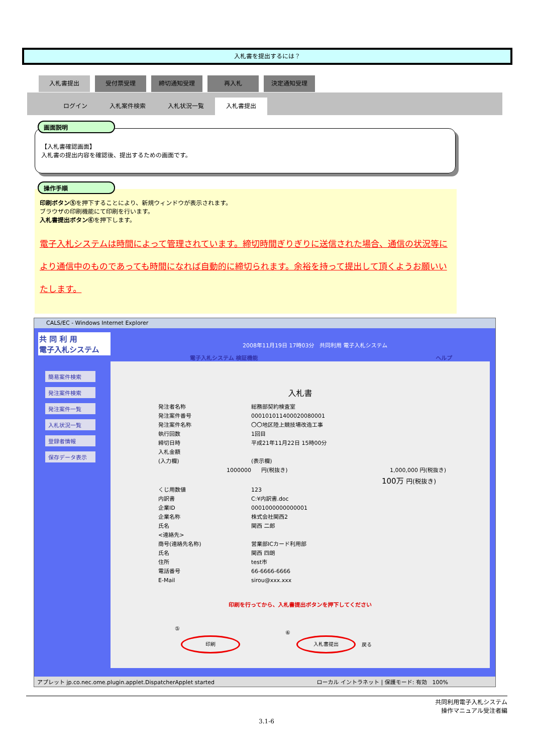入札書を提出するには？
入札書提出 受付票受理 締切通知受理 再入札 決定通知受理
ログイン 入札案件検索 入札状況一覧 入札書提出
【入札書確認画面】
入札書の提出内容を確認後、提出するための画面です。
画面説明
印刷ボタン⑤を押下することにより、新規ウィンドウが表示されます。
ブラウザの印刷機能にて印刷を行います。
入札書提出ボタン⑥を押下します。
電子入札システムは時間によって管理されています。締切時間ぎりぎりに送信された場合、通信の状況等により通信中のものであっても時間になれば自動的に締切られます。余裕を持って提出して頂くようお願いいたします。
操作手順
CALS/EC - Windows Internet Explorer
共 同 利 用
電子入札システム
2008年11月19日 17時03分 共同利用 電子入札システム
電子入札システム 検証機能 ヘルプ
簡易案件検索
発注案件検索
発注案件一覧
入札状況一覧
登録者情報
保存データ表示
入札書
発注者名称 総務部契約検査室
発注案件番号 0001010114000200800​01
発注案件名称 〇〇地区陸上競技場改造工事
執行回数 1回目
締切日時 平成21年11月22日 15時00分
入札金額
(入力欄)
(表示欄)
1000000 円(税抜き) 1,000,000 円(税抜き)
100万 円(税抜き)
くじ用数値 123
内訳書 C:¥内訳書.doc
企業ID 0001000000000001
企業名称 株式会社関西2
氏名 関西 二郎
<連絡先>
商号(連絡先名称) 営業部ICカード利用部
氏名 関西 四朗
住所 test市
電話番号 66-6666-6666
E-Mail sirou@xxx.xxx
印刷を行ってから、入札書提出ボタンを押下してください
⑤
印刷
⑥
入札書提出
戻る
アプレット jp.co.nec.ome.plugin.applet.DispatcherApplet started ローカル イントラネット | 保護モード: 有効 100%
共同利用電子入札システム
操作マニュアル受注者編
3.1-6